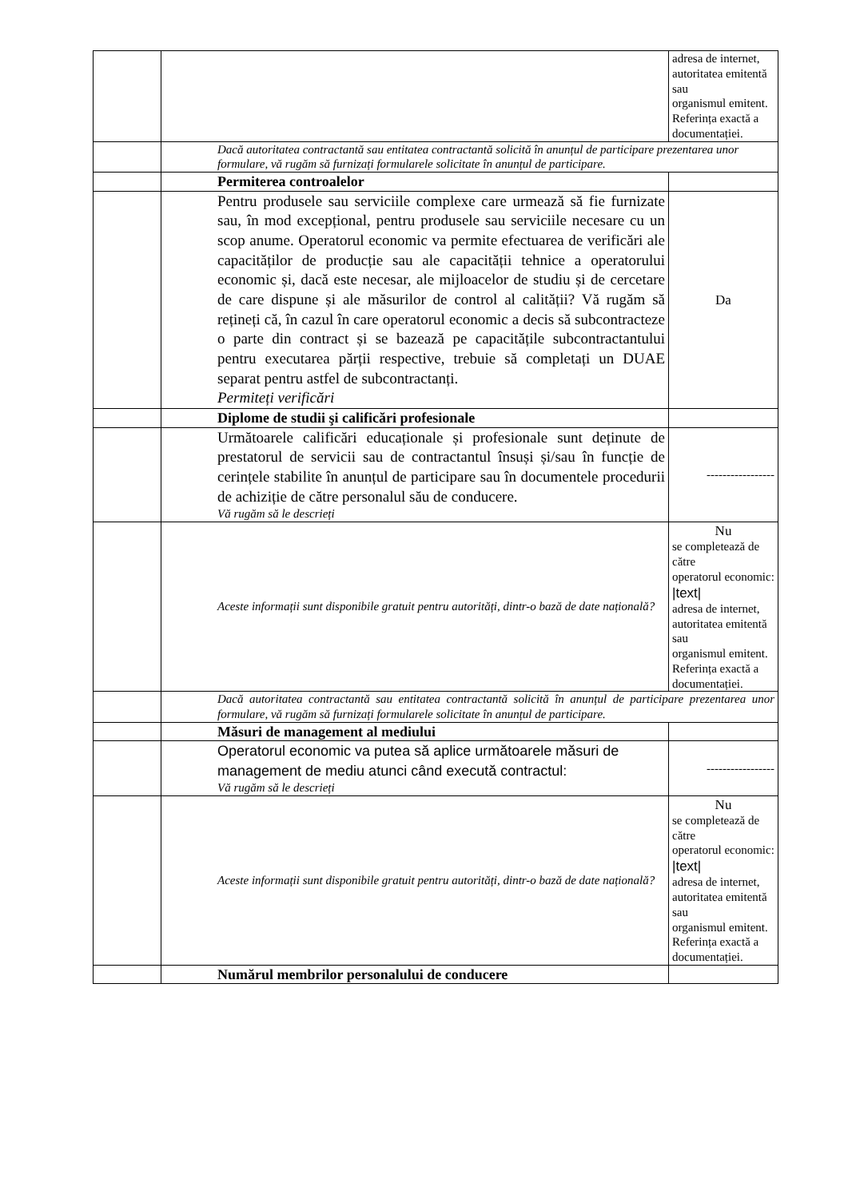| | | adresa de internet, autoritatea emitentă sau organismul emitent. Referința exactă a documentației. |
| | Dacă autoritatea contractantă sau entitatea contractantă solicită în anunțul de participare prezentarea unor formulare, vă rugăm să furnizați formularele solicitate în anunțul de participare. | |
| | Permiterea controalelor | |
| | Pentru produsele sau serviciile complexe care urmează să fie furnizate sau, în mod excepțional, pentru produsele sau serviciile necesare cu un scop anume. Operatorul economic va permite efectuarea de verificări ale capacităților de producție sau ale capacității tehnice a operatorului economic și, dacă este necesar, ale mijloacelor de studiu și de cercetare de care dispune și ale măsurilor de control al calității? Vă rugăm să rețineți că, în cazul în care operatorul economic a decis să subcontracteze o parte din contract și se bazează pe capacitățile subcontractantului pentru executarea părții respective, trebuie să completați un DUAE separat pentru astfel de subcontractanți. Permiteți verificări | Da |
| | Diplome de studii şi calificări profesionale | |
| | Următoarele calificări educaționale și profesionale sunt deținute de prestatorul de servicii sau de contractantul însuși și/sau în funcție de cerințele stabilite în anunțul de participare sau în documentele procedurii de achiziție de către personalul său de conducere. Vă rugăm să le descrieți | ----------------- |
| | Aceste informații sunt disponibile gratuit pentru autorități, dintr-o bază de date națională? | Nu se completează de către operatorul economic: /text/ adresa de internet, autoritatea emitentă sau organismul emitent. Referința exactă a documentației. |
| | Dacă autoritatea contractantă sau entitatea contractantă solicită în anunțul de participare prezentarea unor formulare, vă rugăm să furnizați formularele solicitate în anunțul de participare. | |
| | Măsuri de management al mediului | |
| | Operatorul economic va putea să aplice următoarele măsuri de management de mediu atunci când execută contractul: Vă rugăm să le descrieți | ----------------- |
| | Aceste informații sunt disponibile gratuit pentru autorități, dintr-o bază de date națională? | Nu se completează de către operatorul economic: /text/ adresa de internet, autoritatea emitentă sau organismul emitent. Referința exactă a documentației. |
| | Numărul membrilor personalului de conducere | |